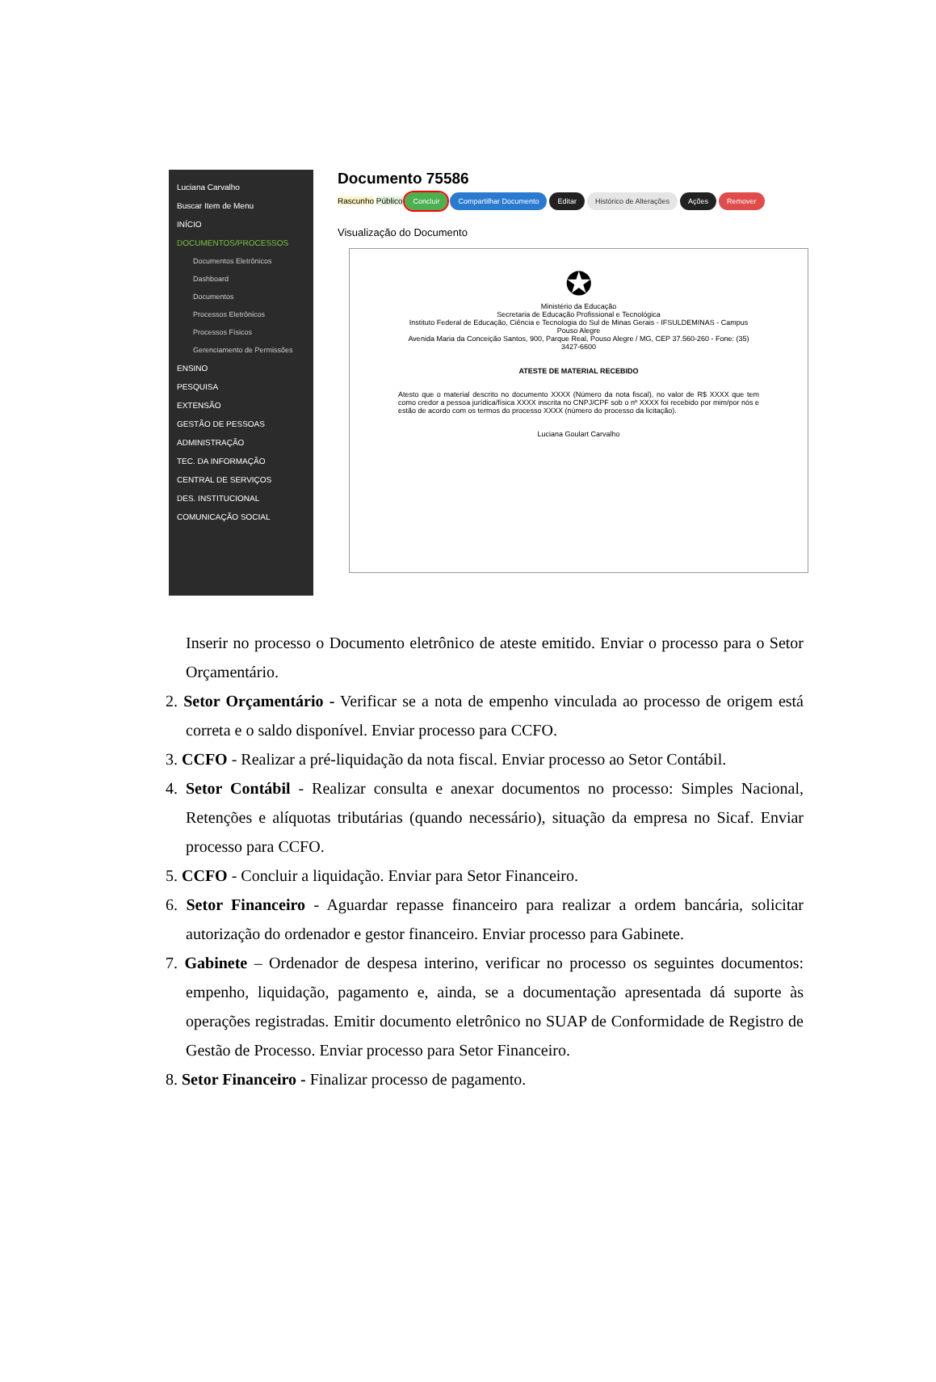Luciana Carvalho
Buscar Item de Menu
INÍCIO
DOCUMENTOS/PROCESSOS
Documentos Eletrônicos
Dashboard
Documentos
Processos Eletrônicos
Processos Físicos
Gerenciamento de Permissões
ENSINO
PESQUISA
EXTENSÃO
GESTÃO DE PESSOAS
ADMINISTRAÇÃO
TEC. DA INFORMAÇÃO
CENTRAL DE SERVIÇOS
DES. INSTITUCIONAL
COMUNICAÇÃO SOCIAL
Documento 75586
Rascunho Público Concluir Compartilhar Documento Editar Histórico de Alterações Ações Remover
Visualização do Documento
✪
Ministério da Educação
Secretaria de Educação Profissional e Tecnológica
Instituto Federal de Educação, Ciência e Tecnologia do Sul de Minas Gerais - IFSULDEMINAS - Campus Pouso Alegre
Avenida Maria da Conceição Santos, 900, Parque Real, Pouso Alegre / MG, CEP 37.560-260 - Fone: (35) 3427-6600
ATESTE DE MATERIAL RECEBIDO
Atesto que o material descrito no documento XXXX (Número da nota fiscal), no valor de R$ XXXX que tem como credor a pessoa jurídica/física XXXX inscrita no CNPJ/CPF sob o nº XXXX foi recebido por mim/por nós e estão de acordo com os termos do processo XXXX (número do processo da licitação).
Luciana Goulart Carvalho
Inserir no processo o Documento eletrônico de ateste emitido. Enviar o processo para o Setor Orçamentário.
2. Setor Orçamentário - Verificar se a nota de empenho vinculada ao processo de origem está correta e o saldo disponível. Enviar processo para CCFO.
3. CCFO - Realizar a pré-liquidação da nota fiscal. Enviar processo ao Setor Contábil.
4. Setor Contábil - Realizar consulta e anexar documentos no processo: Simples Nacional, Retenções e alíquotas tributárias (quando necessário), situação da empresa no Sicaf. Enviar processo para CCFO.
5. CCFO - Concluir a liquidação. Enviar para Setor Financeiro.
6. Setor Financeiro - Aguardar repasse financeiro para realizar a ordem bancária, solicitar autorização do ordenador e gestor financeiro. Enviar processo para Gabinete.
7. Gabinete – Ordenador de despesa interino, verificar no processo os seguintes documentos: empenho, liquidação, pagamento e, ainda, se a documentação apresentada dá suporte às operações registradas. Emitir documento eletrônico no SUAP de Conformidade de Registro de Gestão de Processo. Enviar processo para Setor Financeiro.
8. Setor Financeiro - Finalizar processo de pagamento.